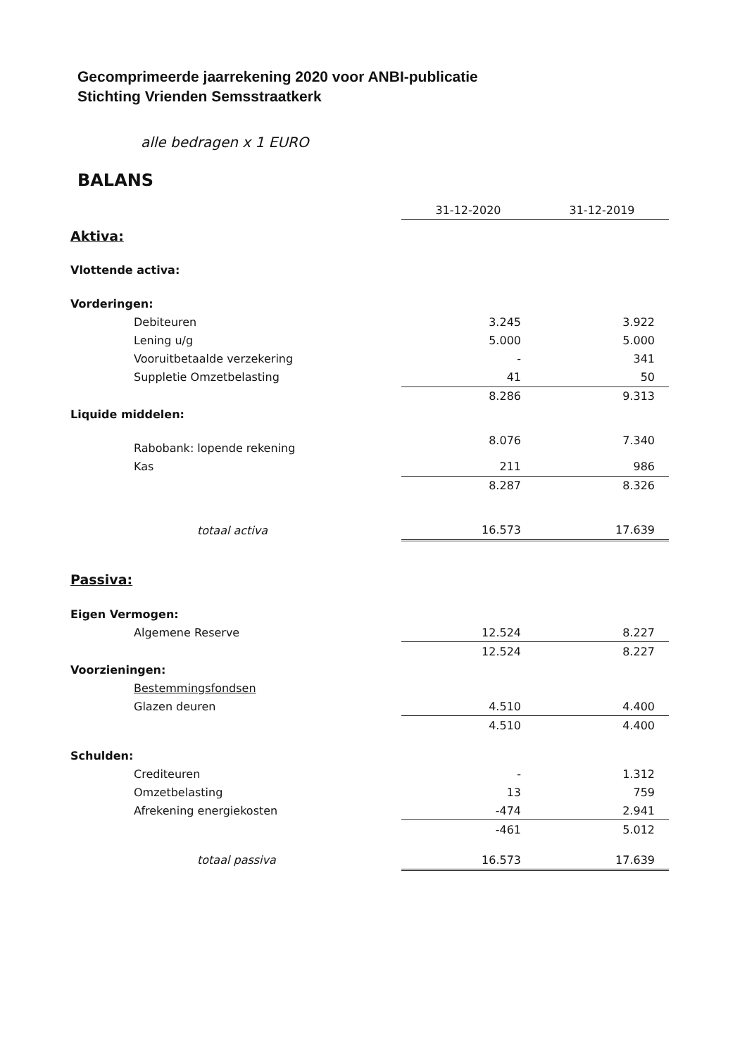Gecomprimeerde jaarrekening 2020 voor ANBI-publicatie
Stichting Vrienden Semsstraatkerk
alle bedragen x 1 EURO
BALANS
| | 31-12-2020 | 31-12-2019 |
| Aktiva: | | |
| Vlottende activa: | | |
| Vorderingen: | | |
| Debiteuren | 3.245 | 3.922 |
| Lening u/g | 5.000 | 5.000 |
| Vooruitbetaalde verzekering | - | 341 |
| Suppletie Omzetbelasting | 41 | 50 |
| | 8.286 | 9.313 |
| Liquide middelen: | | |
| Rabobank: lopende rekening | 8.076 | 7.340 |
| Kas | 211 | 986 |
| | 8.287 | 8.326 |
| totaal activa | 16.573 | 17.639 |
| Passiva: | | |
| Eigen Vermogen: | | |
| Algemene Reserve | 12.524 | 8.227 |
| | 12.524 | 8.227 |
| Voorzieningen: | | |
| Bestemmingsfondsen | | |
| Glazen deuren | 4.510 | 4.400 |
| | 4.510 | 4.400 |
| Schulden: | | |
| Crediteuren | - | 1.312 |
| Omzetbelasting | 13 | 759 |
| Afrekening energiekosten | -474 | 2.941 |
| | -461 | 5.012 |
| totaal passiva | 16.573 | 17.639 |